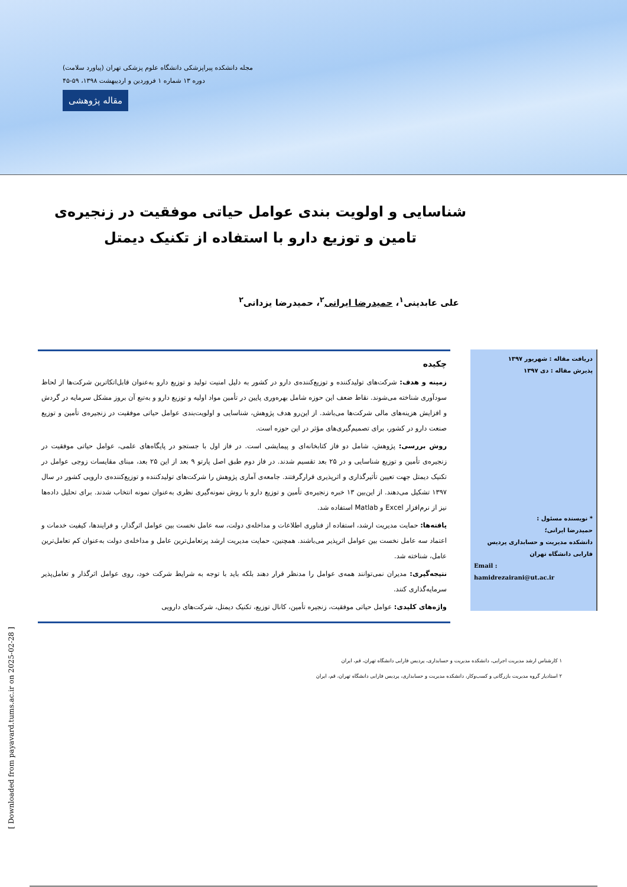مجله دانشکده پیراپزشکی دانشگاه علوم پزشکی تهران (پیاورد سلامت)
دوره ۱۳ شماره ۱ فروردین و اردیبهشت ۱۳۹۸، ۵۹-۴۵
مقاله پژوهشی
شناسایی و اولویت بندی عوامل حیاتی موفقیت در زنجیره‌ی تامین و توزیع دارو با استفاده از تکنیک دیمتل
علی عابدینی<sup>۱</sup>، حمیدرضا ایرانی<sup>۲</sup>، حمیدرضا یزدانی<sup>۲</sup>
دریافت مقاله : شهریور ۱۳۹۷
پذیرش مقاله : دی ۱۳۹۷
* نویسنده مسئول :
حمیدرضا ایرانی؛
دانشکده مدیریت و حسابداری پردیس فارابی دانشگاه تهران
Email :
hamidrezairani@ut.ac.ir
چکیده
زمینه و هدف: شرکت‌های تولیدکننده و توزیع‌کننده‌ی دارو در کشور به دلیل امنیت تولید و توزیع دارو به‌عنوان قابل‌اتکاترین شرکت‌ها از لحاظ سودآوری شناخته می‌شوند. نقاط ضعف این حوزه شامل بهره‌وری پایین در تأمین مواد اولیه و توزیع دارو و به‌تبع آن بروز مشکل سرمایه در گردش و افزایش هزینه‌های مالی شرکت‌ها می‌باشد. از این‌رو هدف پژوهش، شناسایی و اولویت‌بندی عوامل حیاتی موفقیت در زنجیره‌ی تأمین و توزیع صنعت دارو در کشور، برای تصمیم‌گیری‌های مؤثر در این حوزه است.
روش بررسی: پژوهش، شامل دو فاز کتابخانه‌ای و پیمایشی است. در فاز اول با جستجو در پایگاه‌های علمی، عوامل حیاتی موفقیت در زنجیره‌ی تأمین و توزیع شناسایی و در ۲۵ بعد تقسیم شدند. در فاز دوم طبق اصل پارتو ۹ بعد از این ۲۵ بعد، مبنای مقایسات زوجی عوامل در تکنیک دیمتل جهت تعیین تأثیرگذاری و اثرپذیری قرارگرفتند. جامعه‌ی آماری پژوهش را شرکت‌های تولیدکننده و توزیع‌کننده‌ی دارویی کشور در سال ۱۳۹۷ تشکیل می‌دهند. از این‌بین ۱۳ خبره زنجیره‌ی تأمین و توزیع دارو با روش نمونه‌گیری نظری به‌عنوان نمونه انتخاب شدند. برای تحلیل داده‌ها نیز از نرم‌افزار Excel و Matlab استفاده شد.
یافته‌ها: حمایت مدیریت ارشد، استفاده از فناوری اطلاعات و مداخله‌ی دولت، سه عامل نخست بین عوامل اثرگذار، و فرایندها، کیفیت خدمات و اعتماد سه عامل نخست بین عوامل اثرپذیر می‌باشند. همچنین، حمایت مدیریت ارشد پرتعامل‌ترین عامل و مداخله‌ی دولت به‌عنوان کم تعامل‌ترین عامل، شناخته شد.
نتیجه‌گیری: مدیران نمی‌توانند همه‌ی عوامل را مدنظر قرار دهند بلکه باید با توجه به شرایط شرکت خود، روی عوامل اثرگذار و تعامل‌پذیر سرمایه‌گذاری کنند.
واژه‌های کلیدی: عوامل حیاتی موفقیت، زنجیره تأمین، کانال توزیع، تکنیک دیمتل، شرکت‌های دارویی
۱ کارشناس ارشد مدیریت اجرایی، دانشکده مدیریت و حسابداری، پردیس فارابی دانشگاه تهران، قم، ایران
۲ استادیار گروه مدیریت بازرگانی و کسب‌وکار، دانشکده مدیریت و حسابداری، پردیس فارابی دانشگاه تهران، قم، ایران
[ Downloaded from payavard.tums.ac.ir on 2025-02-28 ]